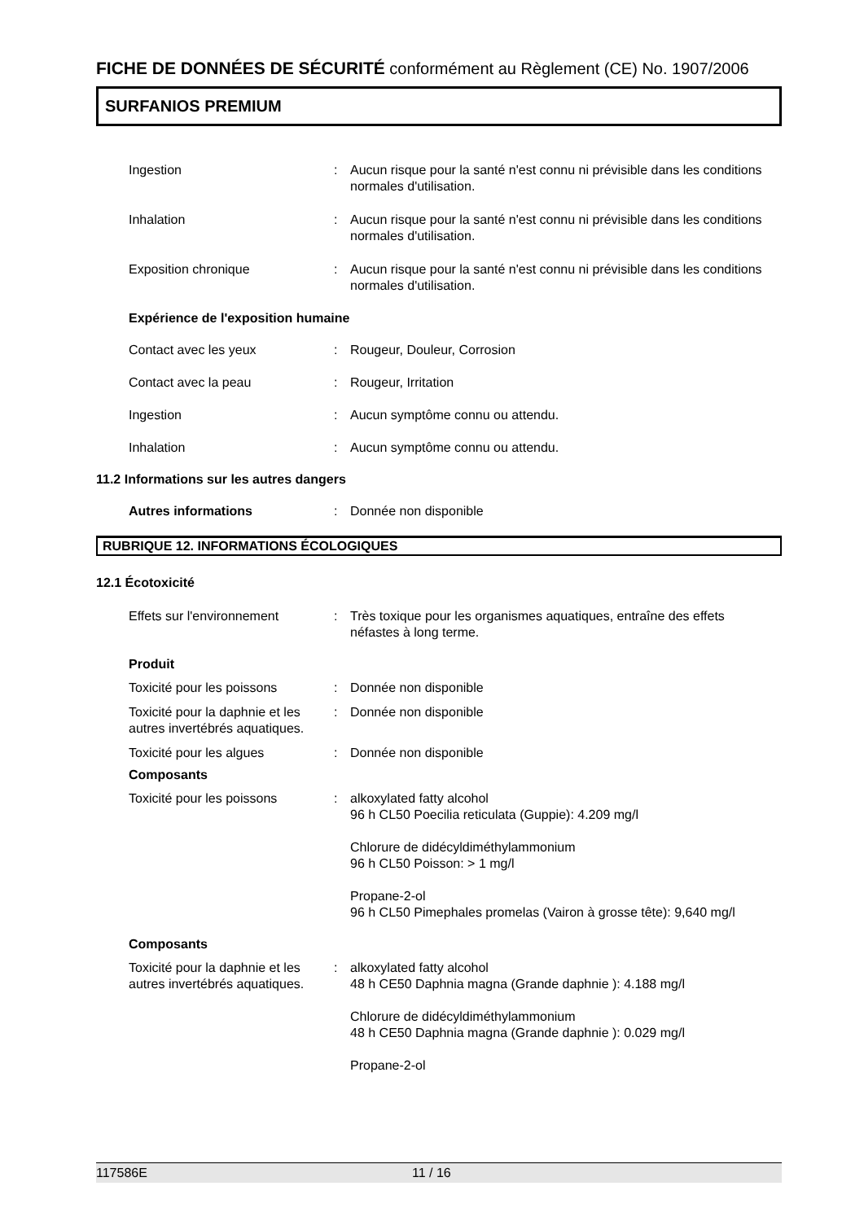FICHE DE DONNÉES DE SÉCURITÉ conformément au Règlement (CE) No. 1907/2006
SURFANIOS PREMIUM
Ingestion : Aucun risque pour la santé n'est connu ni prévisible dans les conditions normales d'utilisation.
Inhalation : Aucun risque pour la santé n'est connu ni prévisible dans les conditions normales d'utilisation.
Exposition chronique : Aucun risque pour la santé n'est connu ni prévisible dans les conditions normales d'utilisation.
Expérience de l'exposition humaine
Contact avec les yeux : Rougeur, Douleur, Corrosion
Contact avec la peau : Rougeur, Irritation
Ingestion : Aucun symptôme connu ou attendu.
Inhalation : Aucun symptôme connu ou attendu.
11.2 Informations sur les autres dangers
Autres informations : Donnée non disponible
RUBRIQUE 12. INFORMATIONS ÉCOLOGIQUES
12.1 Écotoxicité
Effets sur l'environnement : Très toxique pour les organismes aquatiques, entraîne des effets néfastes à long terme.
Produit
Toxicité pour les poissons : Donnée non disponible
Toxicité pour la daphnie et les autres invertébrés aquatiques.
: Donnée non disponible
Toxicité pour les algues : Donnée non disponible
Composants
Toxicité pour les poissons : alkoxylated fatty alcohol
96 h CL50 Poecilia reticulata (Guppie): 4.209 mg/l
Chlorure de didécyldiméthylammonium
96 h CL50 Poisson: > 1 mg/l
Propane-2-ol
96 h CL50 Pimephales promelas (Vairon à grosse tête): 9,640 mg/l
Composants
Toxicité pour la daphnie et les autres invertébrés aquatiques.
: alkoxylated fatty alcohol
48 h CE50 Daphnia magna (Grande daphnie ): 4.188 mg/l
Chlorure de didécyldiméthylammonium
48 h CE50 Daphnia magna (Grande daphnie ): 0.029 mg/l
Propane-2-ol
117586E 11 / 16